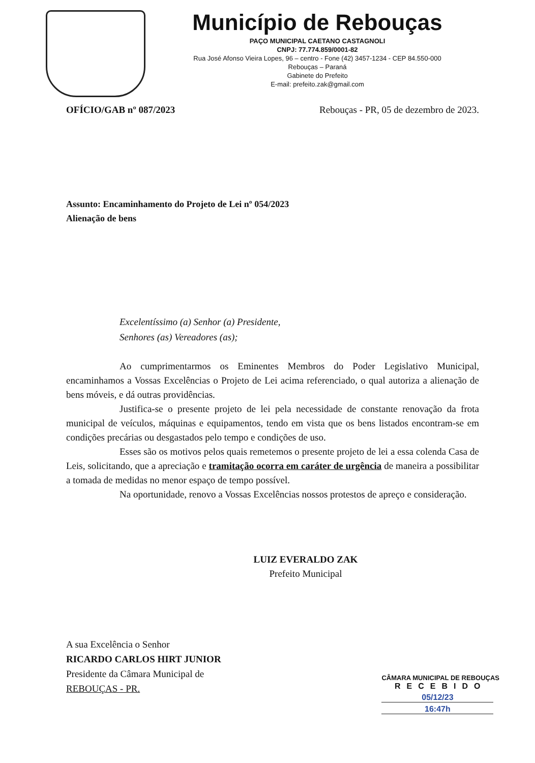Município de Rebouças
PAÇO MUNICIPAL CAETANO CASTAGNOLI
CNPJ: 77.774.859/0001-82
Rua José Afonso Vieira Lopes, 96 – centro - Fone (42) 3457-1234 - CEP 84.550-000
Rebouças – Paraná
Gabinete do Prefeito
E-mail: prefeito.zak@gmail.com
OFÍCIO/GAB nº 087/2023 Rebouças - PR, 05 de dezembro de 2023.
Assunto: Encaminhamento do Projeto de Lei nº 054/2023
Alienação de bens
Excelentíssimo (a) Senhor (a) Presidente,
Senhores (as) Vereadores (as);
Ao cumprimentarmos os Eminentes Membros do Poder Legislativo Municipal, encaminhamos a Vossas Excelências o Projeto de Lei acima referenciado, o qual autoriza a alienação de bens móveis, e dá outras providências.
Justifica-se o presente projeto de lei pela necessidade de constante renovação da frota municipal de veículos, máquinas e equipamentos, tendo em vista que os bens listados encontram-se em condições precárias ou desgastados pelo tempo e condições de uso.
Esses são os motivos pelos quais remetemos o presente projeto de lei a essa colenda Casa de Leis, solicitando, que a apreciação e tramitação ocorra em caráter de urgência de maneira a possibilitar a tomada de medidas no menor espaço de tempo possível.
Na oportunidade, renovo a Vossas Excelências nossos protestos de apreço e consideração.
LUIZ EVERALDO ZAK
Prefeito Municipal
A sua Excelência o Senhor
RICARDO CARLOS HIRT JUNIOR
Presidente da Câmara Municipal de
REBOUÇAS - PR.
CÂMARA MUNICIPAL DE REBOUÇAS
RECEBIDO
05/12/23
16:47h